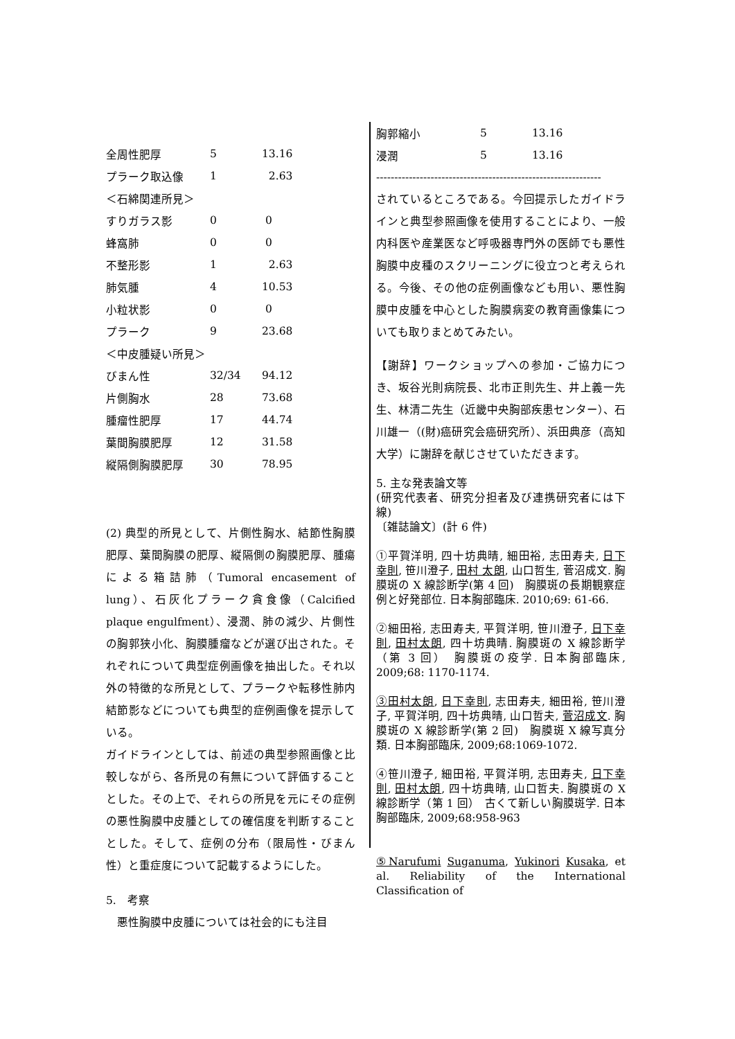| 全周性肥厚 | 5 | 13.16 |
| プラーク取込像 | 1 | 2.63 |
| ＜石綿関連所見＞ | | |
| すりガラス影 | 0 | 0 |
| 蜂窩肺 | 0 | 0 |
| 不整形影 | 1 | 2.63 |
| 肺気腫 | 4 | 10.53 |
| 小粒状影 | 0 | 0 |
| プラーク | 9 | 23.68 |
| ＜中皮腫疑い所見＞ | | |
| びまん性 | 32/34 | 94.12 |
| 片側胸水 | 28 | 73.68 |
| 腫瘤性肥厚 | 17 | 44.74 |
| 葉間胸膜肥厚 | 12 | 31.58 |
| 縦隔側胸膜肥厚 | 30 | 78.95 |
(2) 典型的所見として、片側性胸水、結節性胸膜肥厚、葉間胸膜の肥厚、縦隔側の胸膜肥厚、腫瘍による箱詰肺（Tumoral encasement of lung）、石灰化プラーク貪食像（Calcified plaque engulfment）、浸潤、肺の減少、片側性の胸郭狭小化、胸膜腫瘤などが選び出された。それぞれについて典型症例画像を抽出した。それ以外の特徴的な所見として、プラークや転移性肺内結節影などについても典型的症例画像を提示している。
ガイドラインとしては、前述の典型参照画像と比較しながら、各所見の有無について評価することとした。その上で、それらの所見を元にその症例の悪性胸膜中皮腫としての確信度を判断することとした。そして、症例の分布（限局性・びまん性）と重症度について記載するようにした。
5.　考察
　悪性胸膜中皮腫については社会的にも注目
| 胸郭縮小 | 5 | 13.16 |
| 浸潤 | 5 | 13.16 |
--------------------------------------------------------------
されているところである。今回提示したガイドラインと典型参照画像を使用することにより、一般内科医や産業医など呼吸器専門外の医師でも悪性胸膜中皮種のスクリーニングに役立つと考えられる。今後、その他の症例画像なども用い、悪性胸膜中皮腫を中心とした胸膜病変の教育画像集についても取りまとめてみたい。
【謝辞】ワークショップへの参加・ご協力につき、坂谷光則病院長、北市正則先生、井上義一先生、林清二先生（近畿中央胸部疾患センター）、石川雄一（(財)癌研究会癌研究所）、浜田典彦（高知大学）に謝辞を献じさせていただきます。
5. 主な発表論文等
(研究代表者、研究分担者及び連携研究者には下線)
〔雑誌論文〕(計 6 件)
①平賀洋明, 四十坊典晴, 細田裕, 志田寿夫, 日下 幸則, 笹川澄子, 田村 太朗, 山口哲生, 菅沼成文. 胸膜斑の X 線診断学(第 4 回)　胸膜斑の長期観察症例と好発部位. 日本胸部臨床. 2010;69: 61-66.
②細田裕, 志田寿夫, 平賀洋明, 笹川澄子, 日下幸則, 田村太朗, 四十坊典晴. 胸膜斑の X 線診断学（第 3 回）　胸膜斑の疫学. 日本胸部臨床, 2009;68: 1170-1174.
③田村太朗, 日下幸則, 志田寿夫, 細田裕, 笹川澄子, 平賀洋明, 四十坊典晴, 山口哲夫, 菅沼成文. 胸膜斑の X 線診断学(第 2 回)　胸膜斑 X 線写真分類. 日本胸部臨床, 2009;68:1069-1072.
④笹川澄子, 細田裕, 平賀洋明, 志田寿夫, 日下幸則, 田村太朗, 四十坊典晴, 山口哲夫. 胸膜斑の X 線診断学（第 1 回）　古くて新しい胸膜斑学. 日本胸部臨床, 2009;68:958-963
⑤Narufumi Suganuma, Yukinori Kusaka, et al. Reliability of the International Classification of